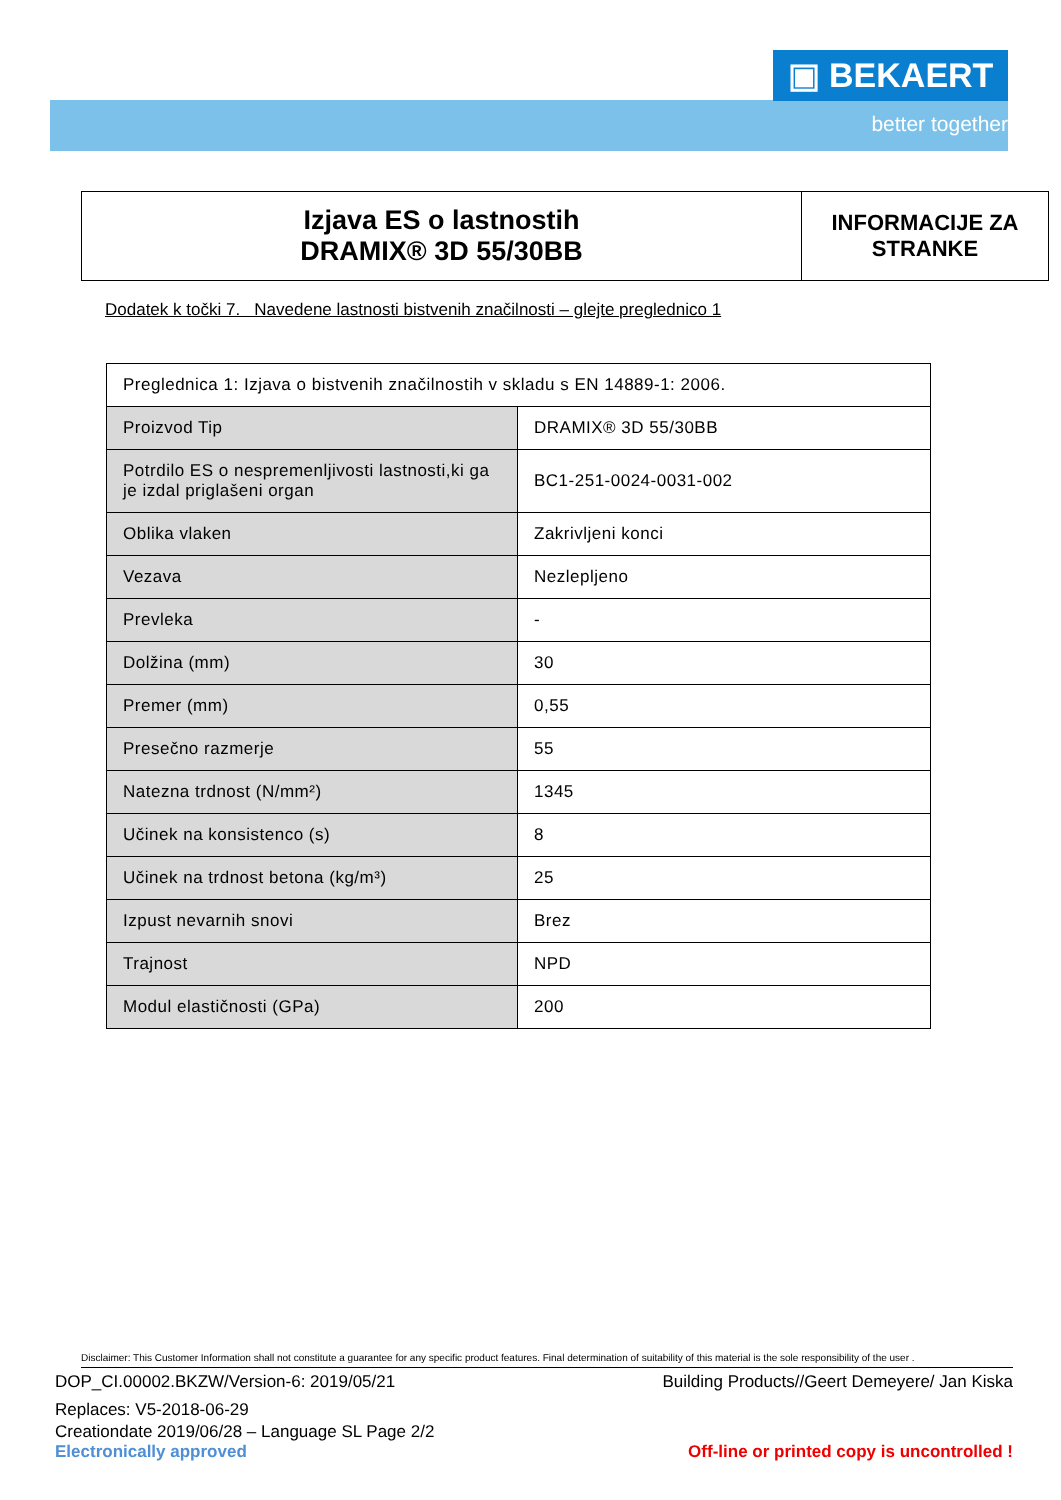▣ BEKAERT
better together
Izjava ES o lastnostih
DRAMIX® 3D 55/30BB
INFORMACIJE ZA
STRANKE
Dodatek k točki 7. Navedene lastnosti bistvenih značilnosti – glejte preglednico 1
| Preglednica 1: Izjava o bistvenih značilnostih v skladu s EN 14889-1: 2006. | |
| Proizvod Tip | DRAMIX® 3D 55/30BB |
| Potrdilo ES o nespremenljivosti lastnosti,ki ga je izdal priglašeni organ | BC1-251-0024-0031-002 |
| Oblika vlaken | Zakrivljeni konci |
| Vezava | Nezlepljeno |
| Prevleka | - |
| Dolžina (mm) | 30 |
| Premer (mm) | 0,55 |
| Presečno razmerje | 55 |
| Natezna trdnost (N/mm²) | 1345 |
| Učinek na konsistenco (s) | 8 |
| Učinek na trdnost betona (kg/m³) | 25 |
| Izpust nevarnih snovi | Brez |
| Trajnost | NPD |
| Modul elastičnosti (GPa) | 200 |
Disclaimer: This Customer Information shall not constitute a guarantee for any specific product features. Final determination of suitability of this material is the sole responsibility of the user .
DOP_CI.00002.BKZW/Version-6: 2019/05/21 Building Products//Geert Demeyere/ Jan Kiska
Replaces: V5-2018-06-29
Creationdate 2019/06/28 – Language SL Page 2/2
Electronically approved Off-line or printed copy is uncontrolled !